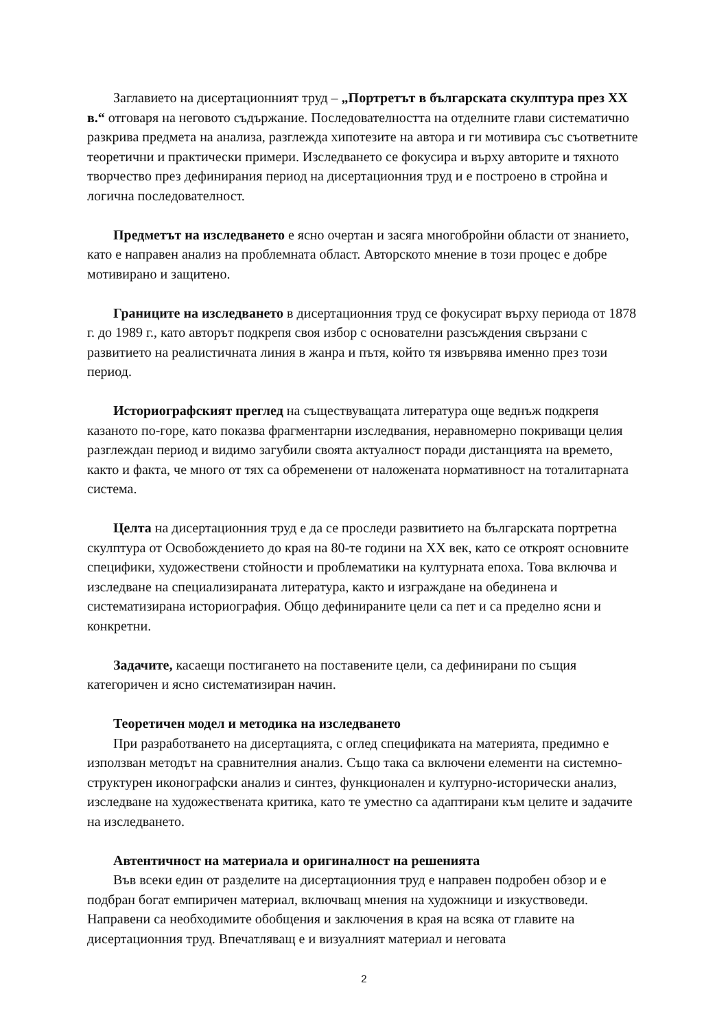Заглавието на дисертационният труд – „Портретът в българската скулптура през XX в.“ отговаря на неговото съдържание. Последователността на отделните глави систематично разкрива предмета на анализа, разглежда хипотезите на автора и ги мотивира със съответните теоретични и практически примери. Изследването се фокусира и върху авторите и тяхното творчество през дефинирания период на дисертационния труд и е построено в стройна и логична последователност.
Предметът на изследването е ясно очертан и засяга многобройни области от знанието, като е направен анализ на проблемната област. Авторското мнение в този процес е добре мотивирано и защитено.
Границите на изследването в дисертационния труд се фокусират върху периода от 1878 г. до 1989 г., като авторът подкрепя своя избор с основателни разсъждения свързани с развитието на реалистичната линия в жанра и пътя, който тя извървява именно през този период.
Историографският преглед на съществуващата литература още веднъж подкрепя казаното по-горе, като показва фрагментарни изследвания, неравномерно покриващи целия разглеждан период и видимо загубили своята актуалност поради дистанцията на времето, както и факта, че много от тях са обременени от наложената нормативност на тоталитарната система.
Целта на дисертационния труд е да се проследи развитието на българската портретна скулптура от Освобождението до края на 80-те години на XX век, като се откроят основните специфики, художествени стойности и проблематики на културната епоха. Това включва и изследване на специализираната литература, както и изграждане на обединена и систематизирана историография. Общо дефинираните цели са пет и са пределно ясни и конкретни.
Задачите, касаещи постигането на поставените цели, са дефинирани по същия категоричен и ясно систематизиран начин.
Теоретичен модел и методика на изследването
При разработването на дисертацията, с оглед спецификата на материята, предимно е използван методът на сравнителния анализ. Също така са включени елементи на системно-структурен иконографски анализ и синтез, функционален и културно-исторически анализ, изследване на художествената критика, като те уместно са адаптирани към целите и задачите на изследването.
Автентичност на материала и оригиналност на решенията
Във всеки един от разделите на дисертационния труд е направен подробен обзор и е подбран богат емпиричен материал, включващ мнения на художници и изкуствоведи. Направени са необходимите обобщения и заключения в края на всяка от главите на дисертационния труд. Впечатляващ е и визуалният материал и неговата
2